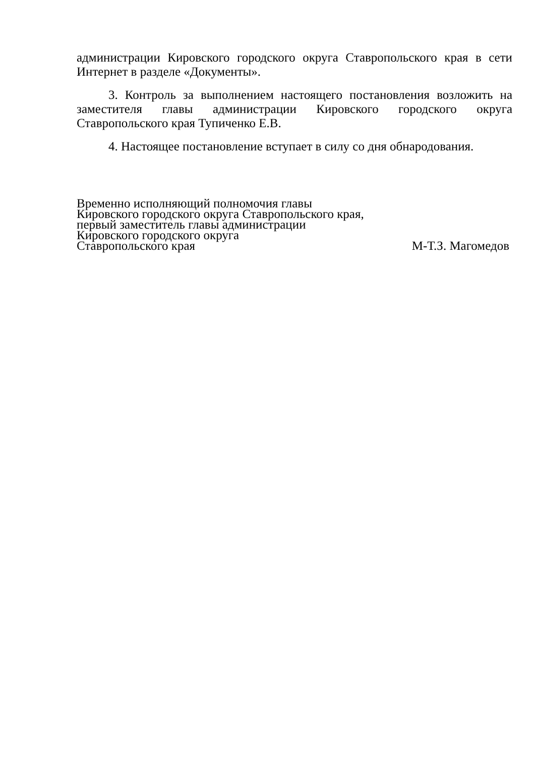администрации Кировского городского округа Ставропольского края в сети Интернет в разделе «Документы».
3. Контроль за выполнением настоящего постановления возложить на заместителя главы администрации Кировского городского округа Ставропольского края Тупиченко Е.В.
4. Настоящее постановление вступает в силу со дня обнародования.
Временно исполняющий полномочия главы
Кировского городского округа Ставропольского края,
первый заместитель главы администрации
Кировского городского округа
Ставропольского края М-Т.З. Магомедов